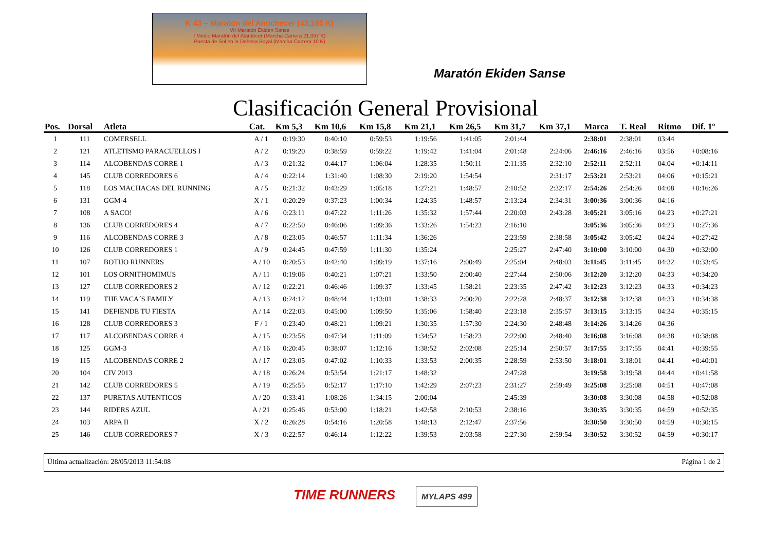K 43 – Maratón del Anochecer (43,195 K)
VII Maratón Ekiden Sanse
I Medio Maratón del Atardecer (Marcha-Carrera 21,097 K)
Puesta de Sol en la Dehesa Boyal (Marcha-Carrera 10 K)
Maratón Ekiden Sanse
Clasificación General Provisional
| Pos. | Dorsal | Atleta | Cat. | Km 5,3 | Km 10,6 | Km 15,8 | Km 21,1 | Km 26,5 | Km 31,7 | Km 37,1 | Marca | T. Real | Ritmo | Dif. 1º |
| --- | --- | --- | --- | --- | --- | --- | --- | --- | --- | --- | --- | --- | --- | --- |
| 1 | 111 | COMERSELL | A / 1 | 0:19:30 | 0:40:10 | 0:59:53 | 1:19:56 | 1:41:05 | 2:01:44 | | 2:38:01 | 2:38:01 | 03:44 | |
| 2 | 121 | ATLETISMO PARACUELLOS I | A / 2 | 0:19:20 | 0:38:59 | 0:59:22 | 1:19:42 | 1:41:04 | 2:01:48 | 2:24:06 | 2:46:16 | 2:46:16 | 03:56 | +0:08:16 |
| 3 | 114 | ALCOBENDAS CORRE 1 | A / 3 | 0:21:32 | 0:44:17 | 1:06:04 | 1:28:35 | 1:50:11 | 2:11:35 | 2:32:10 | 2:52:11 | 2:52:11 | 04:04 | +0:14:11 |
| 4 | 145 | CLUB CORREDORES 6 | A / 4 | 0:22:14 | 1:31:40 | 1:08:30 | 2:19:20 | 1:54:54 | | 2:31:17 | 2:53:21 | 2:53:21 | 04:06 | +0:15:21 |
| 5 | 118 | LOS MACHACAS DEL RUNNING | A / 5 | 0:21:32 | 0:43:29 | 1:05:18 | 1:27:21 | 1:48:57 | 2:10:52 | 2:32:17 | 2:54:26 | 2:54:26 | 04:08 | +0:16:26 |
| 6 | 131 | GGM-4 | X / 1 | 0:20:29 | 0:37:23 | 1:00:34 | 1:24:35 | 1:48:57 | 2:13:24 | 2:34:31 | 3:00:36 | 3:00:36 | 04:16 | |
| 7 | 108 | A SACO! | A / 6 | 0:23:11 | 0:47:22 | 1:11:26 | 1:35:32 | 1:57:44 | 2:20:03 | 2:43:28 | 3:05:21 | 3:05:16 | 04:23 | +0:27:21 |
| 8 | 136 | CLUB CORREDORES 4 | A / 7 | 0:22:50 | 0:46:06 | 1:09:36 | 1:33:26 | 1:54:23 | 2:16:10 | | 3:05:36 | 3:05:36 | 04:23 | +0:27:36 |
| 9 | 116 | ALCOBENDAS CORRE 3 | A / 8 | 0:23:05 | 0:46:57 | 1:11:34 | 1:36:26 | | 2:23:59 | 2:38:58 | 3:05:42 | 3:05:42 | 04:24 | +0:27:42 |
| 10 | 126 | CLUB CORREDORES 1 | A / 9 | 0:24:45 | 0:47:59 | 1:11:30 | 1:35:24 | | 2:25:27 | 2:47:40 | 3:10:00 | 3:10:00 | 04:30 | +0:32:00 |
| 11 | 107 | BOTIJO RUNNERS | A / 10 | 0:20:53 | 0:42:40 | 1:09:19 | 1:37:16 | 2:00:49 | 2:25:04 | 2:48:03 | 3:11:45 | 3:11:45 | 04:32 | +0:33:45 |
| 12 | 101 | LOS ORNITHOMIMUS | A / 11 | 0:19:06 | 0:40:21 | 1:07:21 | 1:33:50 | 2:00:40 | 2:27:44 | 2:50:06 | 3:12:20 | 3:12:20 | 04:33 | +0:34:20 |
| 13 | 127 | CLUB CORREDORES 2 | A / 12 | 0:22:21 | 0:46:46 | 1:09:37 | 1:33:45 | 1:58:21 | 2:23:35 | 2:47:42 | 3:12:23 | 3:12:23 | 04:33 | +0:34:23 |
| 14 | 119 | THE VACA´S FAMILY | A / 13 | 0:24:12 | 0:48:44 | 1:13:01 | 1:38:33 | 2:00:20 | 2:22:28 | 2:48:37 | 3:12:38 | 3:12:38 | 04:33 | +0:34:38 |
| 15 | 141 | DEFIENDE TU FIESTA | A / 14 | 0:22:03 | 0:45:00 | 1:09:50 | 1:35:06 | 1:58:40 | 2:23:18 | 2:35:57 | 3:13:15 | 3:13:15 | 04:34 | +0:35:15 |
| 16 | 128 | CLUB CORREDORES 3 | F / 1 | 0:23:40 | 0:48:21 | 1:09:21 | 1:30:35 | 1:57:30 | 2:24:30 | 2:48:48 | 3:14:26 | 3:14:26 | 04:36 | |
| 17 | 117 | ALCOBENDAS CORRE 4 | A / 15 | 0:23:58 | 0:47:34 | 1:11:09 | 1:34:52 | 1:58:23 | 2:22:00 | 2:48:40 | 3:16:08 | 3:16:08 | 04:38 | +0:38:08 |
| 18 | 125 | GGM-3 | A / 16 | 0:20:45 | 0:38:07 | 1:12:16 | 1:38:52 | 2:02:08 | 2:25:14 | 2:50:57 | 3:17:55 | 3:17:55 | 04:41 | +0:39:55 |
| 19 | 115 | ALCOBENDAS CORRE 2 | A / 17 | 0:23:05 | 0:47:02 | 1:10:33 | 1:33:53 | 2:00:35 | 2:28:59 | 2:53:50 | 3:18:01 | 3:18:01 | 04:41 | +0:40:01 |
| 20 | 104 | CIV 2013 | A / 18 | 0:26:24 | 0:53:54 | 1:21:17 | 1:48:32 | | 2:47:28 | | 3:19:58 | 3:19:58 | 04:44 | +0:41:58 |
| 21 | 142 | CLUB CORREDORES 5 | A / 19 | 0:25:55 | 0:52:17 | 1:17:10 | 1:42:29 | 2:07:23 | 2:31:27 | 2:59:49 | 3:25:08 | 3:25:08 | 04:51 | +0:47:08 |
| 22 | 137 | PURETAS AUTENTICOS | A / 20 | 0:33:41 | 1:08:26 | 1:34:15 | 2:00:04 | | 2:45:39 | | 3:30:08 | 3:30:08 | 04:58 | +0:52:08 |
| 23 | 144 | RIDERS AZUL | A / 21 | 0:25:46 | 0:53:00 | 1:18:21 | 1:42:58 | 2:10:53 | 2:38:16 | | 3:30:35 | 3:30:35 | 04:59 | +0:52:35 |
| 24 | 103 | ARPA II | X / 2 | 0:26:28 | 0:54:16 | 1:20:58 | 1:48:13 | 2:12:47 | 2:37:56 | | 3:30:50 | 3:30:50 | 04:59 | +0:30:15 |
| 25 | 146 | CLUB CORREDORES 7 | X / 3 | 0:22:57 | 0:46:14 | 1:12:22 | 1:39:53 | 2:03:58 | 2:27:30 | 2:59:54 | 3:30:52 | 3:30:52 | 04:59 | +0:30:17 |
Última actualización: 28/05/2013 11:54:08 Página 1 de 2
TIME RUNNERS MYLAPS 499